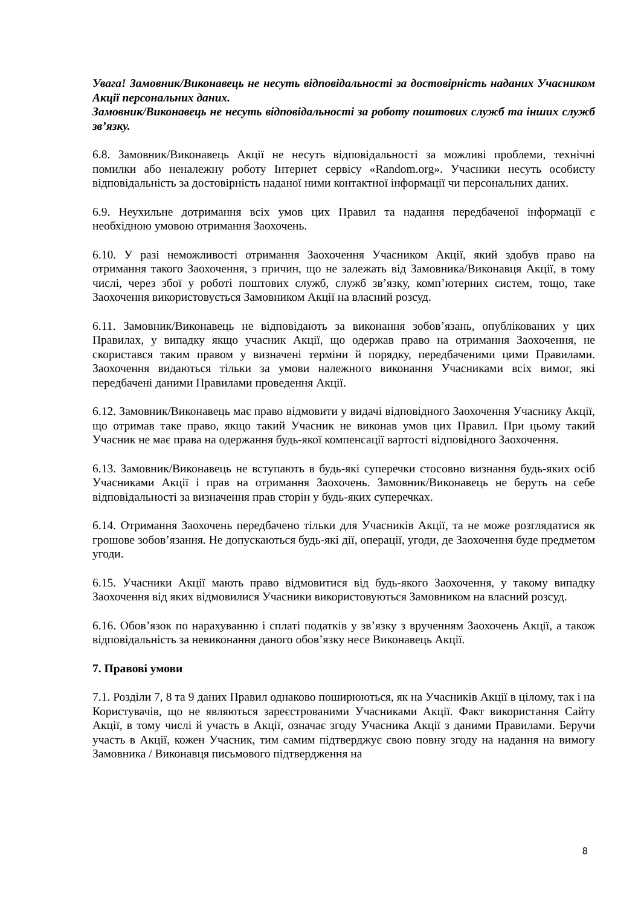Увага! Замовник/Виконавець не несуть відповідальності за достовірність наданих Учасником Акції персональних даних.
Замовник/Виконавець не несуть відповідальності за роботу поштових служб та інших служб зв’язку.
6.8. Замовник/Виконавець Акції не несуть відповідальності за можливі проблеми, технічні помилки або неналежну роботу Інтернет сервісу «Random.org». Учасники несуть особисту відповідальність за достовірність наданої ними контактної інформації чи персональних даних.
6.9. Неухильне дотримання всіх умов цих Правил та надання передбаченої інформації є необхідною умовою отримання Заохочень.
6.10. У разі неможливості отримання Заохочення Учасником Акції, який здобув право на отримання такого Заохочення, з причин, що не залежать від Замовника/Виконавця Акції, в тому числі, через збої у роботі поштових служб, служб зв’язку, комп’ютерних систем, тощо, таке Заохочення використовується Замовником Акції на власний розсуд.
6.11. Замовник/Виконавець не відповідають за виконання зобов’язань, опублікованих у цих Правилах, у випадку якщо учасник Акції, що одержав право на отримання Заохочення, не скористався таким правом у визначені терміни й порядку, передбаченими цими Правилами. Заохочення видаються тільки за умови належного виконання Учасниками всіх вимог, які передбачені даними Правилами проведення Акції.
6.12. Замовник/Виконавець має право відмовити у видачі відповідного Заохочення Учаснику Акції, що отримав таке право, якщо такий Учасник не виконав умов цих Правил. При цьому такий Учасник не має права на одержання будь-якої компенсації вартості відповідного Заохочення.
6.13. Замовник/Виконавець не вступають в будь-які суперечки стосовно визнання будь-яких осіб Учасниками Акції і прав на отримання Заохочень. Замовник/Виконавець не беруть на себе відповідальності за визначення прав сторін у будь-яких суперечках.
6.14. Отримання Заохочень передбачено тільки для Учасників Акції, та не може розглядатися як грошове зобов’язання. Не допускаються будь-які дії, операції, угоди, де Заохочення буде предметом угоди.
6.15. Учасники Акції мають право відмовитися від будь-якого Заохочення, у такому випадку Заохочення від яких відмовилися Учасники використовуються Замовником на власний розсуд.
6.16. Обов’язок по нарахуванню і сплаті податків у зв’язку з врученням Заохочень Акції, а також відповідальність за невиконання даного обов’язку несе Виконавець Акції.
7. Правові умови
7.1. Розділи 7, 8 та 9 даних Правил однаково поширюються, як на Учасників Акції в цілому, так і на Користувачів, що не являються зареєстрованими Учасниками Акції. Факт використання Сайту Акції, в тому числі й участь в Акції, означає згоду Учасника Акції з даними Правилами. Беручи участь в Акції, кожен Учасник, тим самим підтверджує свою повну згоду на надання на вимогу Замовника / Виконавця письмового підтвердження на
8